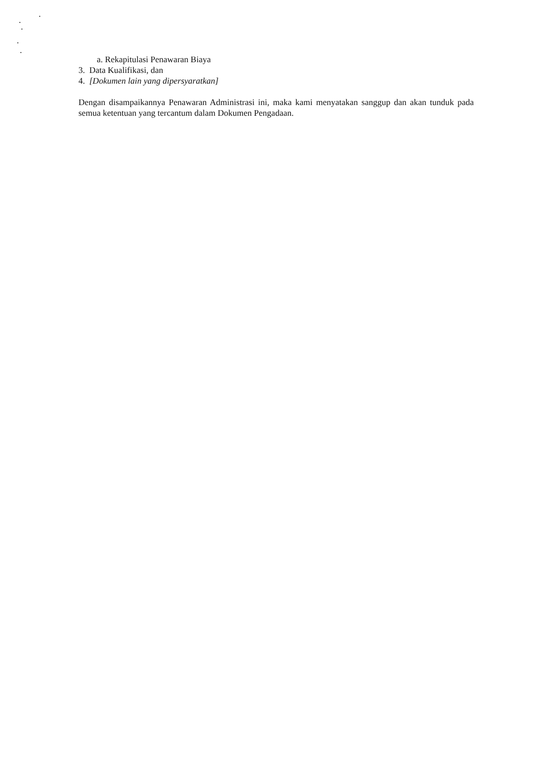a. Rekapitulasi Penawaran Biaya
3. Data Kualifikasi, dan
4. [Dokumen lain yang dipersyaratkan]
Dengan disampaikannya Penawaran Administrasi ini, maka kami menyatakan sanggup dan akan tunduk pada semua ketentuan yang tercantum dalam Dokumen Pengadaan.